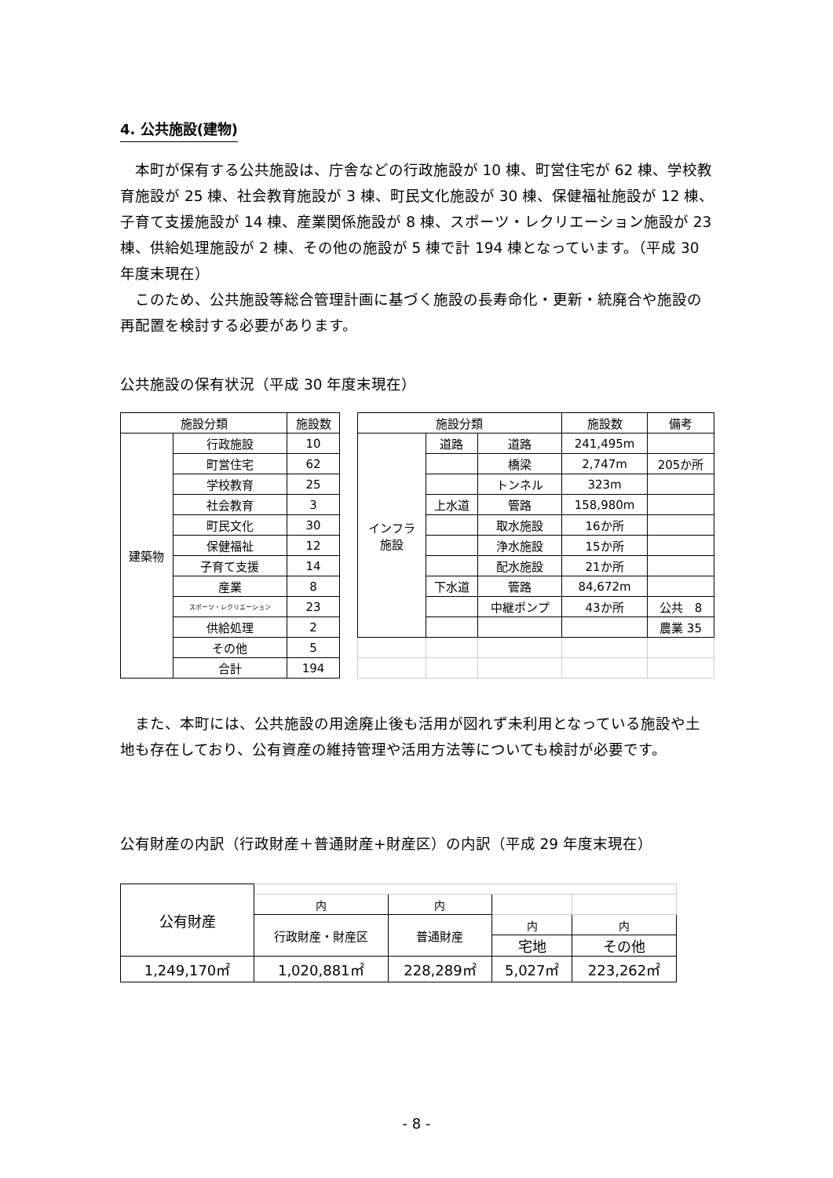4. 公共施設(建物)
本町が保有する公共施設は、庁舎などの行政施設が 10 棟、町営住宅が 62 棟、学校教育施設が 25 棟、社会教育施設が 3 棟、町民文化施設が 30 棟、保健福祉施設が 12 棟、子育て支援施設が 14 棟、産業関係施設が 8 棟、スポーツ・レクリエーション施設が 23 棟、供給処理施設が 2 棟、その他の施設が 5 棟で計 194 棟となっています。（平成 30 年度末現在）
このため、公共施設等総合管理計画に基づく施設の長寿命化・更新・統廃合や施設の再配置を検討する必要があります。
公共施設の保有状況（平成 30 年度末現在）
| 施設分類 | | 施設数 | | 施設分類 | | | 施設数 | 備考 |
| 建築物 | 行政施設 | 10 | | インフラ 施設 | 道路 | 道路 | 241,495m | |
| | 町営住宅 | 62 | | | | 橋梁 | 2,747m | 205か所 |
| | 学校教育 | 25 | | | | トンネル | 323m | |
| | 社会教育 | 3 | | | 上水道 | 管路 | 158,980m | |
| | 町民文化 | 30 | | | | 取水施設 | 16か所 | |
| | 保健福祉 | 12 | | | | 浄水施設 | 15か所 | |
| | 子育て支援 | 14 | | | | 配水施設 | 21か所 | |
| | 産業 | 8 | | | 下水道 | 管路 | 84,672m | |
| | スポーツ・レクリエーション | 23 | | | | 中継ポンプ | 43か所 | 公共 8 |
| | 供給処理 | 2 | | | | | | 農業 35 |
| | その他 | 5 | | | | | | |
| | 合計 | 194 | | | | | | |
また、本町には、公共施設の用途廃止後も活用が図れず未利用となっている施設や土地も存在しており、公有資産の維持管理や活用方法等についても検討が必要です。
公有財産の内訳（行政財産＋普通財産+財産区）の内訳（平成 29 年度末現在）
| 公有財産 | | | | |
| | 内 | 内 | | |
| | 行政財産・財産区 | 普通財産 | 内 | 内 |
| | | | 宅地 | その他 |
| 1,249,170㎡ | 1,020,881㎡ | 228,289㎡ | 5,027㎡ | 223,262㎡ |
- 8 -